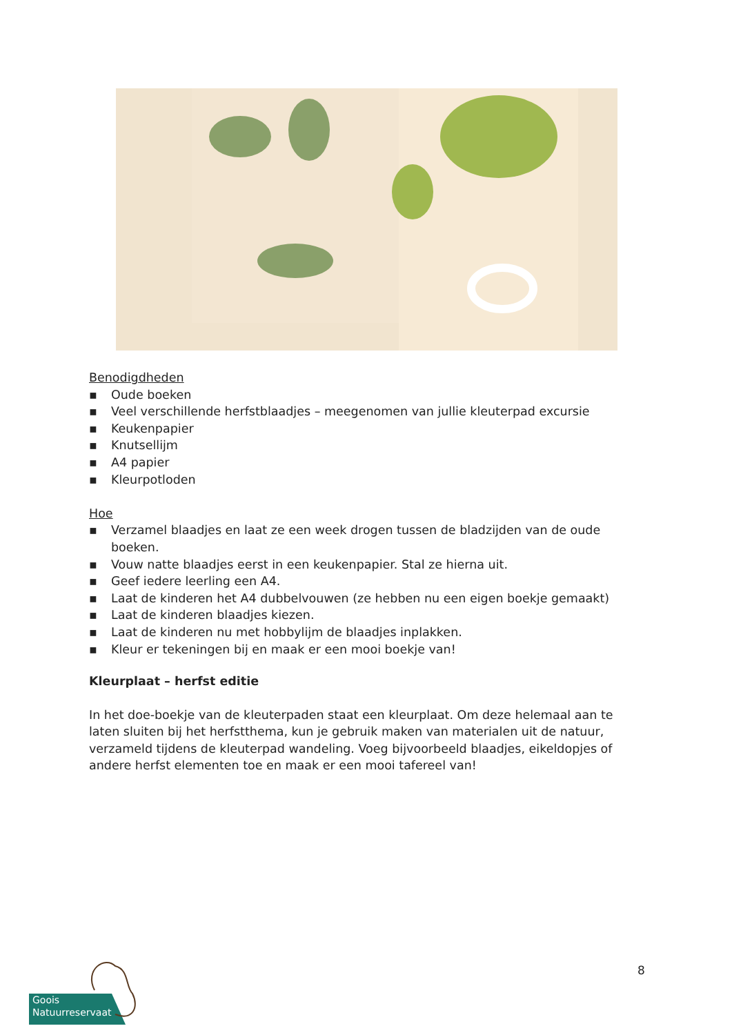Benodigdheden
▪ Oude boeken
▪ Veel verschillende herfstblaadjes – meegenomen van jullie kleuterpad excursie
▪ Keukenpapier
▪ Knutsellijm
▪ A4 papier
▪ Kleurpotloden
Hoe
▪ Verzamel blaadjes en laat ze een week drogen tussen de bladzijden van de oude boeken.
▪ Vouw natte blaadjes eerst in een keukenpapier. Stal ze hierna uit.
▪ Geef iedere leerling een A4.
▪ Laat de kinderen het A4 dubbelvouwen (ze hebben nu een eigen boekje gemaakt)
▪ Laat de kinderen blaadjes kiezen.
▪ Laat de kinderen nu met hobbylijm de blaadjes inplakken.
▪ Kleur er tekeningen bij en maak er een mooi boekje van!
Kleurplaat – herfst editie
In het doe-boekje van de kleuterpaden staat een kleurplaat. Om deze helemaal aan te laten sluiten bij het herfstthema, kun je gebruik maken van materialen uit de natuur, verzameld tijdens de kleuterpad wandeling. Voeg bijvoorbeeld blaadjes, eikeldopjes of andere herfst elementen toe en maak er een mooi tafereel van!
8
Goois
Natuurreservaat